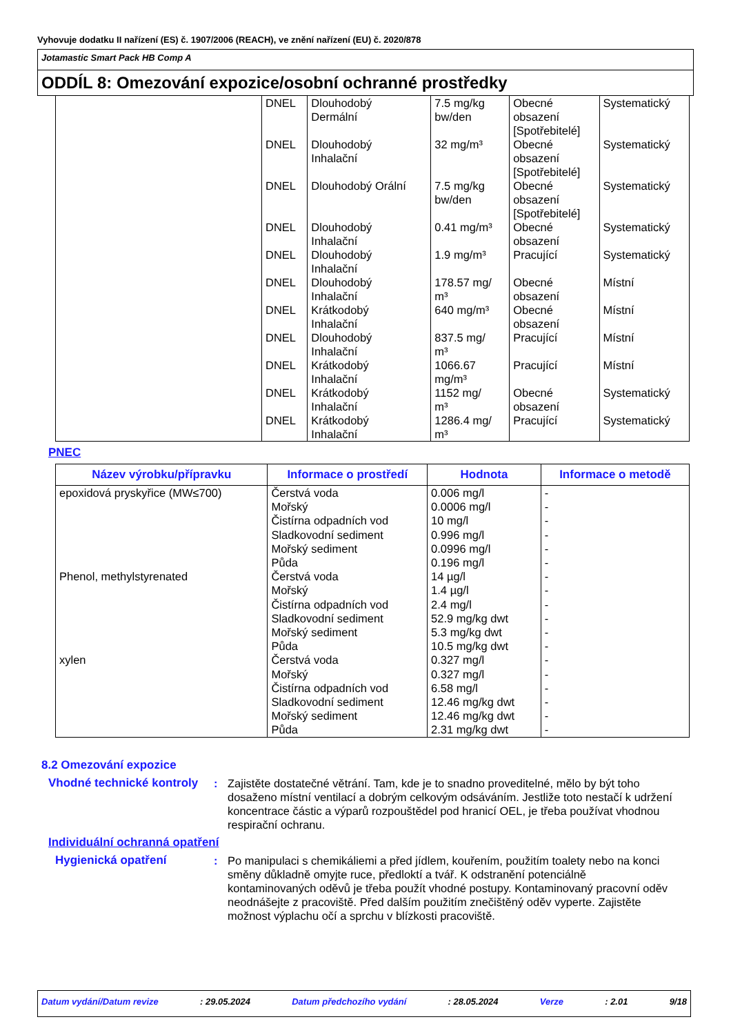Vyhovuje dodatku II nařízení (ES) č. 1907/2006 (REACH), ve znění nařízení (EU) č. 2020/878
Jotamastic Smart Pack HB Comp A
ODDÍL 8: Omezování expozice/osobní ochranné prostředky
| | DNEL | Dlouhodobý Dermální | 7.5 mg/kg bw/den | Obecné obsazení [Spotřebitelé] | Systematický |
| | DNEL | Dlouhodobý Inhalační | 32 mg/m³ | Obecné obsazení [Spotřebitelé] | Systematický |
| | DNEL | Dlouhodobý Orální | 7.5 mg/kg bw/den | Obecné obsazení [Spotřebitelé] | Systematický |
| | DNEL | Dlouhodobý Inhalační | 0.41 mg/m³ | Obecné obsazení | Systematický |
| | DNEL | Dlouhodobý Inhalační | 1.9 mg/m³ | Pracující | Systematický |
| | DNEL | Dlouhodobý Inhalační | 178.57 mg/ m³ | Obecné obsazení | Místní |
| | DNEL | Krátkodobý Inhalační | 640 mg/m³ | Obecné obsazení | Místní |
| | DNEL | Dlouhodobý Inhalační | 837.5 mg/ m³ | Pracující | Místní |
| | DNEL | Krátkodobý Inhalační | 1066.67 mg/m³ | Pracující | Místní |
| | DNEL | Krátkodobý Inhalační | 1152 mg/ m³ | Obecné obsazení | Systematický |
| | DNEL | Krátkodobý Inhalační | 1286.4 mg/ m³ | Pracující | Systematický |
PNEC
| Název výrobku/přípravku | Informace o prostředí | Hodnota | Informace o metodě |
| --- | --- | --- | --- |
| epoxidová pryskyřice (MW≤700) Phenol, methylstyrenated xylen | Čerstvá voda Mořský Čistírna odpadních vod Sladkovodní sediment Mořský sediment Půda Čerstvá voda Mořský Čistírna odpadních vod Sladkovodní sediment Mořský sediment Půda Čerstvá voda Mořský Čistírna odpadních vod Sladkovodní sediment Mořský sediment Půda | 0.006 mg/l 0.0006 mg/l 10 mg/l 0.996 mg/l 0.0996 mg/l 0.196 mg/l 14 µg/l 1.4 µg/l 2.4 mg/l 52.9 mg/kg dwt 5.3 mg/kg dwt 10.5 mg/kg dwt 0.327 mg/l 0.327 mg/l 6.58 mg/l 12.46 mg/kg dwt 12.46 mg/kg dwt 2.31 mg/kg dwt | - - - - - - - - - - - - - - - - - - |
8.2 Omezování expozice
Vhodné technické kontroly
: Zajistěte dostatečné větrání. Tam, kde je to snadno proveditelné, mělo by být toho dosaženo místní ventilací a dobrým celkovým odsáváním. Jestliže toto nestačí k udržení koncentrace částic a výparů rozpouštědel pod hranicí OEL, je třeba používat vhodnou respirační ochranu.
Individuální ochranná opatření
Hygienická opatření : Po manipulaci s chemikáliemi a před jídlem, kouřením, použitím toalety nebo na konci směny důkladně omyjte ruce, předloktí a tvář. K odstranění potenciálně kontaminovaných oděvů je třeba použít vhodné postupy. Kontaminovaný pracovní oděv neodnášejte z pracoviště. Před dalším použitím znečištěný oděv vyperte. Zajistěte možnost výplachu očí a sprchu v blízkosti pracoviště.
Datum vydání/Datum revize: 29.05.2024 Datum předchozího vydání: 28.05.2024 Verze: 2.01 9/18